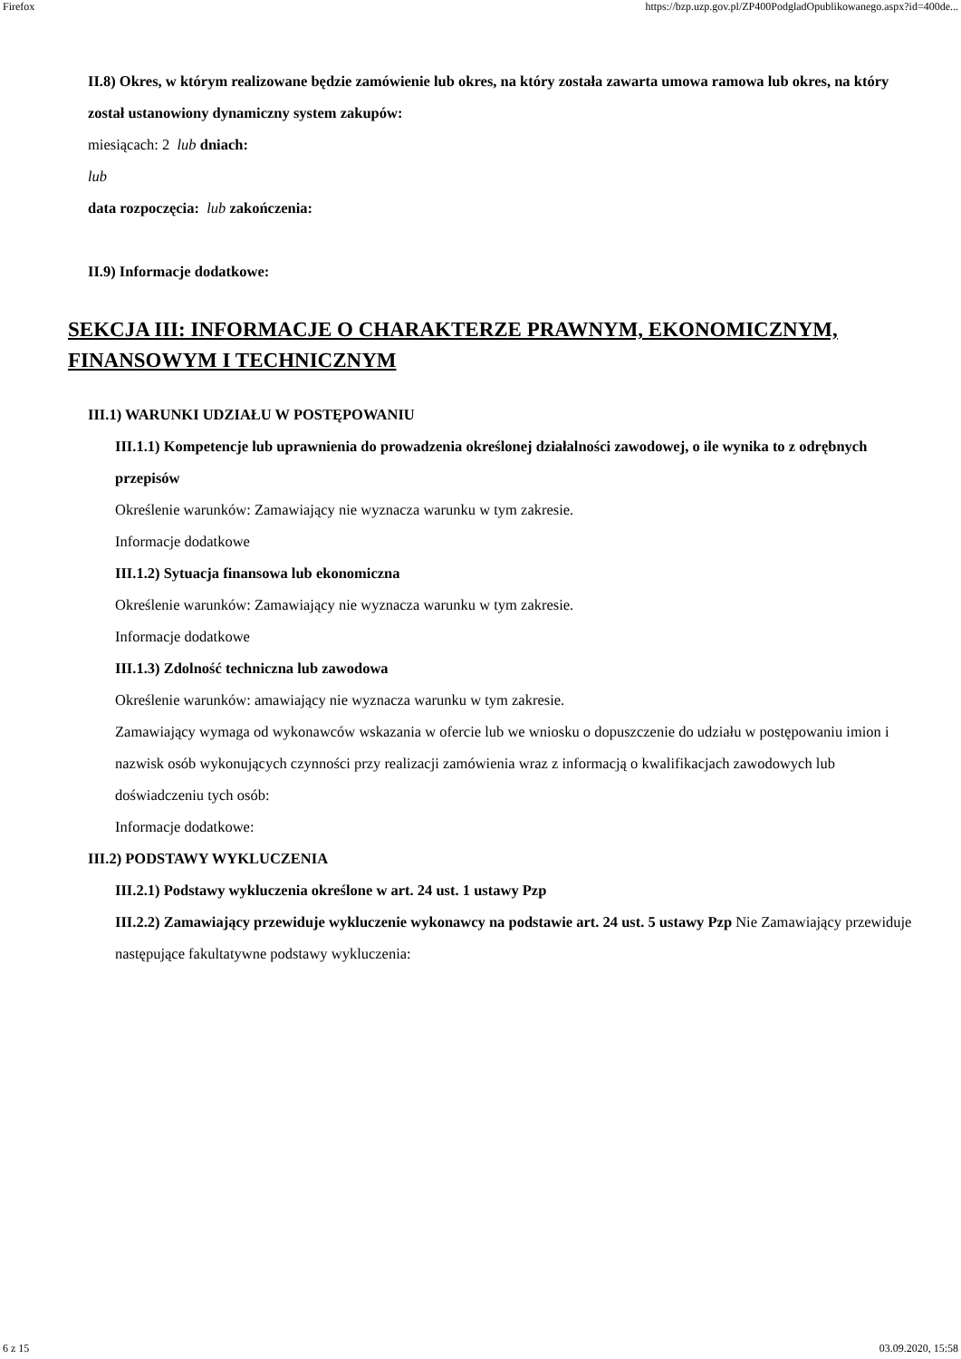Firefox https://bzp.uzp.gov.pl/ZP400PodgladOpublikowanego.aspx?id=400de...
II.8) Okres, w którym realizowane będzie zamówienie lub okres, na który została zawarta umowa ramowa lub okres, na który został ustanowiony dynamiczny system zakupów:
miesiącach: 2 lub dniach:
lub
data rozpoczęcia: lub zakończenia:
II.9) Informacje dodatkowe:
SEKCJA III: INFORMACJE O CHARAKTERZE PRAWNYM, EKONOMICZNYM, FINANSOWYM I TECHNICZNYM
III.1) WARUNKI UDZIAŁU W POSTĘPOWANIU
III.1.1) Kompetencje lub uprawnienia do prowadzenia określonej działalności zawodowej, o ile wynika to z odrębnych przepisów
Określenie warunków: Zamawiający nie wyznacza warunku w tym zakresie.
Informacje dodatkowe
III.1.2) Sytuacja finansowa lub ekonomiczna
Określenie warunków: Zamawiający nie wyznacza warunku w tym zakresie.
Informacje dodatkowe
III.1.3) Zdolność techniczna lub zawodowa
Określenie warunków: amawiający nie wyznacza warunku w tym zakresie.
Zamawiający wymaga od wykonawców wskazania w ofercie lub we wniosku o dopuszczenie do udziału w postępowaniu imion i nazwisk osób wykonujących czynności przy realizacji zamówienia wraz z informacją o kwalifikacjach zawodowych lub doświadczeniu tych osób:
Informacje dodatkowe:
III.2) PODSTAWY WYKLUCZENIA
III.2.1) Podstawy wykluczenia określone w art. 24 ust. 1 ustawy Pzp
III.2.2) Zamawiający przewiduje wykluczenie wykonawcy na podstawie art. 24 ust. 5 ustawy Pzp Nie Zamawiający przewiduje następujące fakultatywne podstawy wykluczenia:
6 z 15 03.09.2020, 15:58